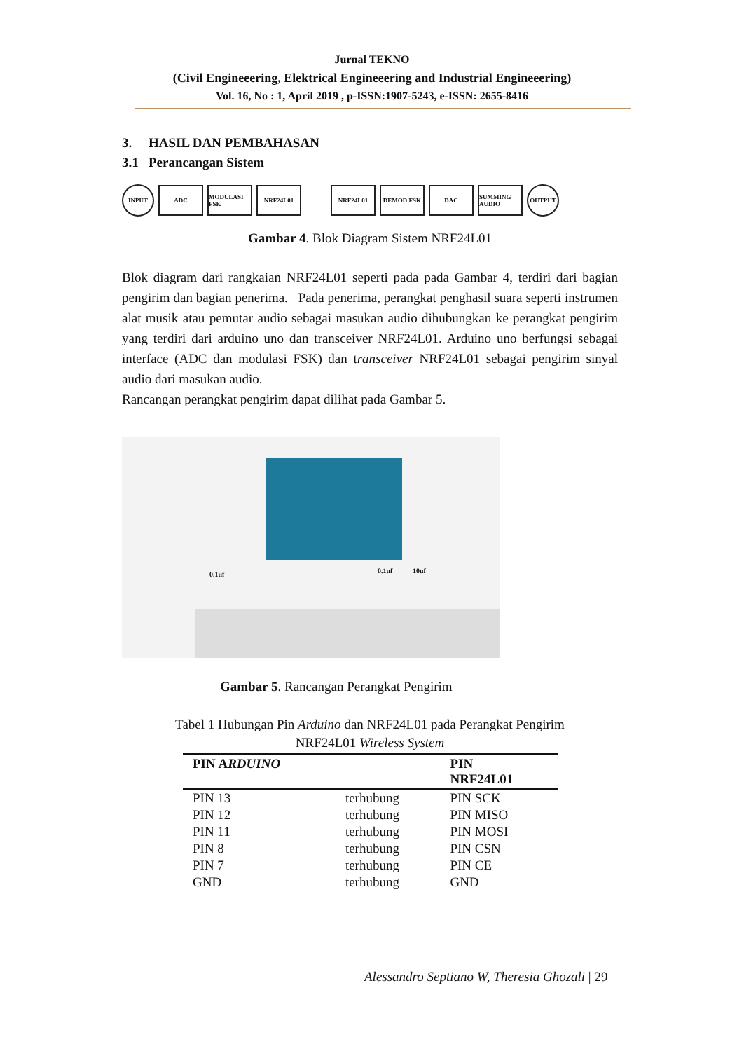Jurnal TEKNO
(Civil Engineeering, Elektrical Engineeering and Industrial Engineeering)
Vol. 16, No : 1, April 2019 , p-ISSN:1907-5243, e-ISSN: 2655-8416
3. HASIL DAN PEMBAHASAN
3.1 Perancangan Sistem
INPUT
ADC
MODULASI FSK
NRF24L01 NRF24L01 DEMOD FSK DAC
SUMMING AUDIO
OUTPUT
Gambar 4. Blok Diagram Sistem NRF24L01
Blok diagram dari rangkaian NRF24L01 seperti pada pada Gambar 4, terdiri dari bagian pengirim dan bagian penerima. Pada penerima, perangkat penghasil suara seperti instrumen alat musik atau pemutar audio sebagai masukan audio dihubungkan ke perangkat pengirim yang terdiri dari arduino uno dan transceiver NRF24L01. Arduino uno berfungsi sebagai interface (ADC dan modulasi FSK) dan transceiver NRF24L01 sebagai pengirim sinyal audio dari masukan audio.
Rancangan perangkat pengirim dapat dilihat pada Gambar 5.
0.1uf 0.1uf 10uf
Gambar 5. Rancangan Perangkat Pengirim
Tabel 1 Hubungan Pin Arduino dan NRF24L01 pada Perangkat Pengirim
NRF24L01 Wireless System
| PIN A RDUINO | | PIN NRF24L01 |
| --- | --- | --- |
| PIN 13 | terhubung | PIN SCK |
| PIN 12 | terhubung | PIN MISO |
| PIN 11 | terhubung | PIN MOSI |
| PIN 8 | terhubung | PIN CSN |
| PIN 7 | terhubung | PIN CE |
| GND | terhubung | GND |
Alessandro Septiano W, Theresia Ghozali | 29